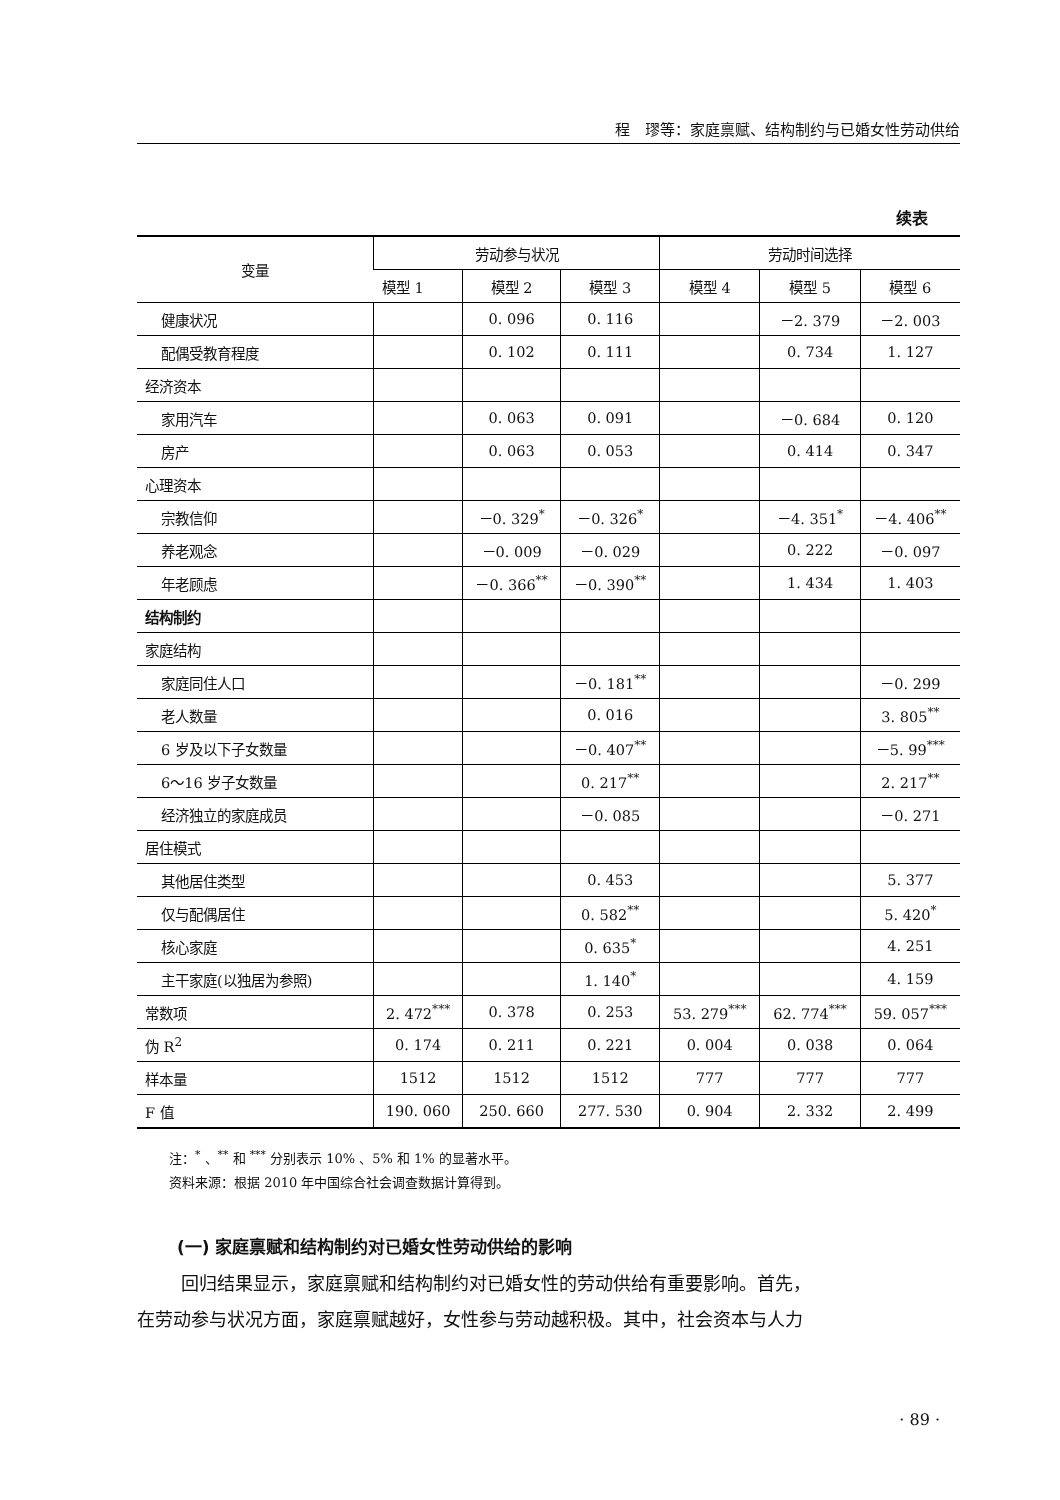程　璆等：家庭禀赋、结构制约与已婚女性劳动供给
续表
| 变量 | 劳动参与状况 | | | 劳动时间选择 | | |
| --- | --- | --- | --- | --- | --- | --- |
| | 模型 1 | 模型 2 | 模型 3 | 模型 4 | 模型 5 | 模型 6 |
| 健康状况 | | 0. 096 | 0. 116 | | －2. 379 | －2. 003 |
| 配偶受教育程度 | | 0. 102 | 0. 111 | | 0. 734 | 1. 127 |
| 经济资本 | | | | | | |
| 家用汽车 | | 0. 063 | 0. 091 | | －0. 684 | 0. 120 |
| 房产 | | 0. 063 | 0. 053 | | 0. 414 | 0. 347 |
| 心理资本 | | | | | | |
| 宗教信仰 | | －0. 329<sup>*</sup> | －0. 326<sup>*</sup> | | －4. 351<sup>*</sup> | －4. 406<sup>**</sup> |
| 养老观念 | | －0. 009 | －0. 029 | | 0. 222 | －0. 097 |
| 年老顾虑 | | －0. 366<sup>**</sup> | －0. 390<sup>**</sup> | | 1. 434 | 1. 403 |
| 结构制约 | | | | | | |
| 家庭结构 | | | | | | |
| 家庭同住人口 | | | －0. 181<sup>**</sup> | | | －0. 299 |
| 老人数量 | | | 0. 016 | | | 3. 805<sup>**</sup> |
| 6 岁及以下子女数量 | | | －0. 407<sup>**</sup> | | | －5. 99<sup>***</sup> |
| 6～16 岁子女数量 | | | 0. 217<sup>**</sup> | | | 2. 217<sup>**</sup> |
| 经济独立的家庭成员 | | | －0. 085 | | | －0. 271 |
| 居住模式 | | | | | | |
| 其他居住类型 | | | 0. 453 | | | 5. 377 |
| 仅与配偶居住 | | | 0. 582<sup>**</sup> | | | 5. 420<sup>*</sup> |
| 核心家庭 | | | 0. 635<sup>*</sup> | | | 4. 251 |
| 主干家庭(以独居为参照) | | | 1. 140<sup>*</sup> | | | 4. 159 |
| 常数项 | 2. 472<sup>***</sup> | 0. 378 | 0. 253 | 53. 279<sup>***</sup> | 62. 774<sup>***</sup> | 59. 057<sup>***</sup> |
| 伪 R<sup>2</sup> | 0. 174 | 0. 211 | 0. 221 | 0. 004 | 0. 038 | 0. 064 |
| 样本量 | 1512 | 1512 | 1512 | 777 | 777 | 777 |
| F 值 | 190. 060 | 250. 660 | 277. 530 | 0. 904 | 2. 332 | 2. 499 |
注：<sup>*</sup> 、<sup>**</sup> 和 <sup>***</sup> 分别表示 10% 、5% 和 1% 的显著水平。
资料来源：根据 2010 年中国综合社会调查数据计算得到。
(一) 家庭禀赋和结构制约对已婚女性劳动供给的影响
回归结果显示，家庭禀赋和结构制约对已婚女性的劳动供给有重要影响。首先，
在劳动参与状况方面，家庭禀赋越好，女性参与劳动越积极。其中，社会资本与人力
· 89 ·